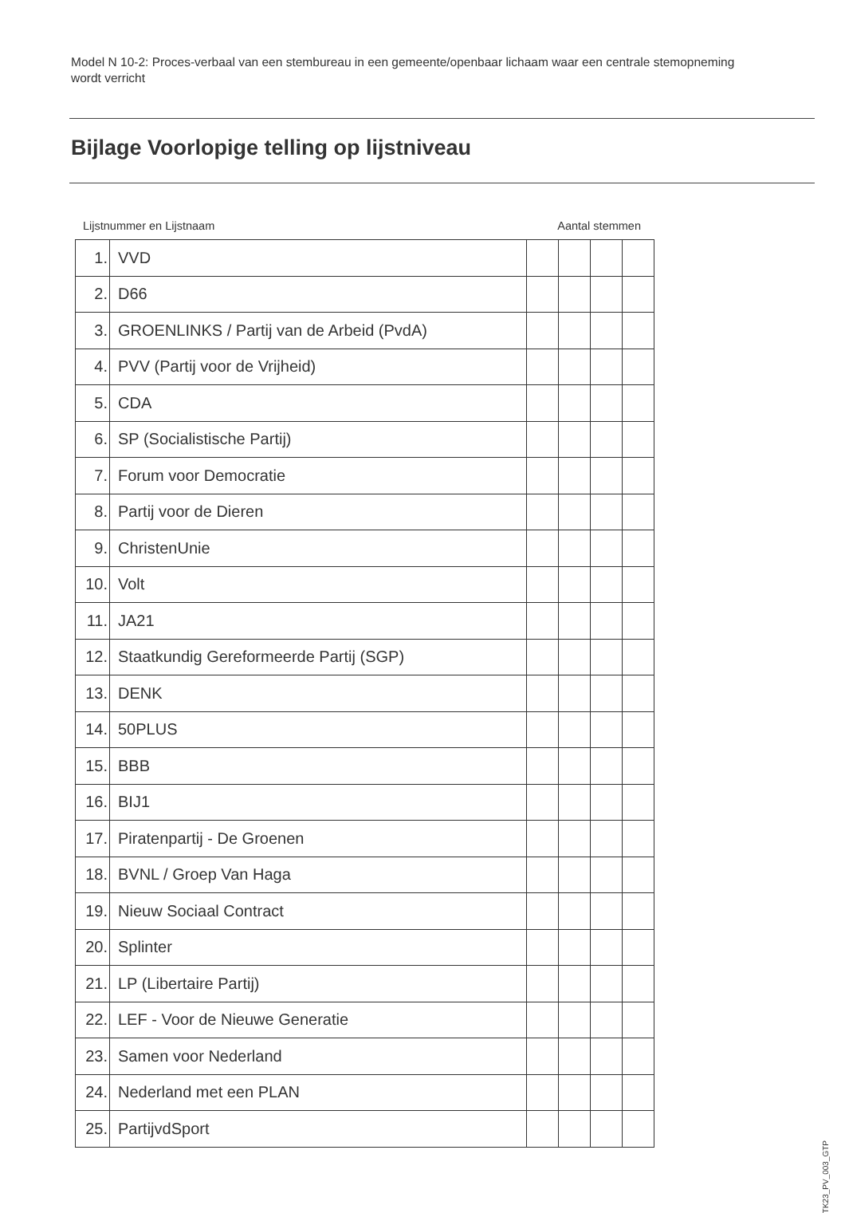Model N 10-2: Proces-verbaal van een stembureau in een gemeente/openbaar lichaam waar een centrale stemopneming wordt verricht
Bijlage Voorlopige telling op lijstniveau
Lijstnummer en Lijstnaam Aantal stemmen
| 1. | VVD | | | | |
| 2. | D66 | | | | |
| 3. | GROENLINKS / Partij van de Arbeid (PvdA) | | | | |
| 4. | PVV (Partij voor de Vrijheid) | | | | |
| 5. | CDA | | | | |
| 6. | SP (Socialistische Partij) | | | | |
| 7. | Forum voor Democratie | | | | |
| 8. | Partij voor de Dieren | | | | |
| 9. | ChristenUnie | | | | |
| 10. | Volt | | | | |
| 11. | JA21 | | | | |
| 12. | Staatkundig Gereformeerde Partij (SGP) | | | | |
| 13. | DENK | | | | |
| 14. | 50PLUS | | | | |
| 15. | BBB | | | | |
| 16. | BIJ1 | | | | |
| 17. | Piratenpartij - De Groenen | | | | |
| 18. | BVNL / Groep Van Haga | | | | |
| 19. | Nieuw Sociaal Contract | | | | |
| 20. | Splinter | | | | |
| 21. | LP (Libertaire Partij) | | | | |
| 22. | LEF - Voor de Nieuwe Generatie | | | | |
| 23. | Samen voor Nederland | | | | |
| 24. | Nederland met een PLAN | | | | |
| 25. | PartijvdSport | | | | |
TK23_PV_003_GTP